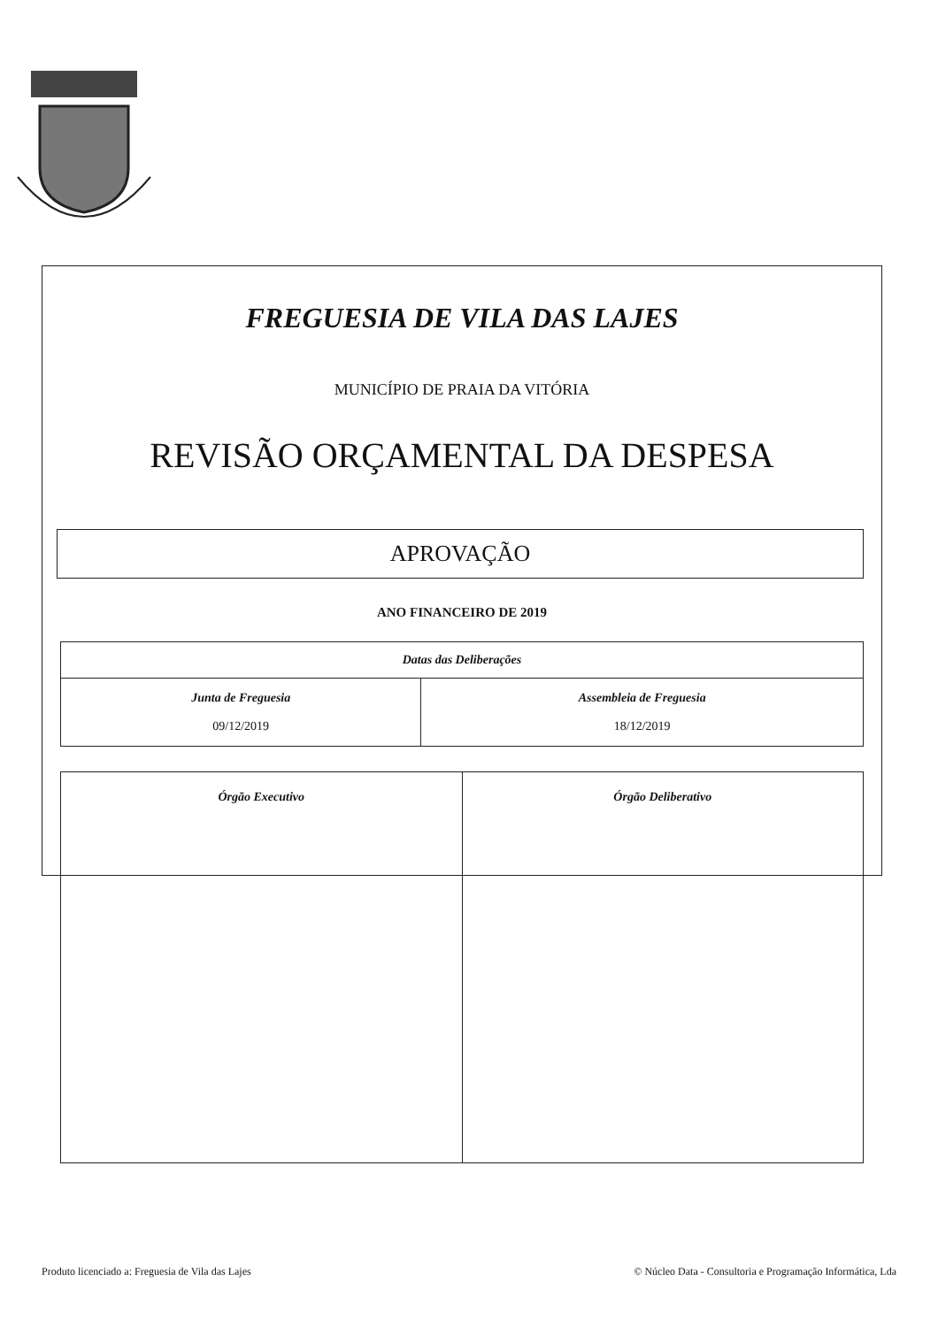FREGUESIA DE VILA DAS LAJES
MUNICÍPIO DE PRAIA DA VITÓRIA
REVISÃO ORÇAMENTAL DA DESPESA
APROVAÇÃO
ANO FINANCEIRO DE 2019
| Datas das Deliberações | |
| --- | --- |
| Junta de Freguesia 09/12/2019 | Assembleia de Freguesia 18/12/2019 |
| Órgão Executivo | Órgão Deliberativo |
Produto licenciado a: Freguesia de Vila das Lajes © Núcleo Data - Consultoria e Programação Informática, Lda